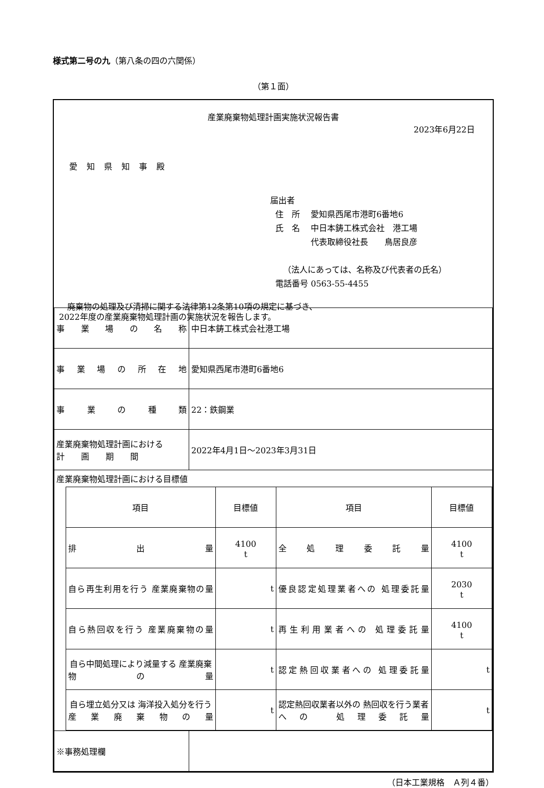様式第二号の九（第八条の四の六関係）
（第１面）
産業廃棄物処理計画実施状況報告書
2023年6月22日
愛知県知事殿
届出者
住　所　 愛知県西尾市港町6番地6
氏　名　 中日本鋳工株式会社　港工場
　　　　 代表取締役社長　　鳥居良彦
（法人にあっては、名称及び代表者の氏名）
電話番号 0563-55-4455
　廃棄物の処理及び清掃に関する法律第12条第10項の規定に基づき、
2022年度の産業廃棄物処理計画の実施状況を報告します。
| 事業場の名称 | 中日本鋳工株式会社港工場 |
| 事業場の所在地 | 愛知県西尾市港町6番地6 |
| 事業の種類 | 22：鉄鋼業 |
| 産業廃棄物処理計画における 計 画 期 間 | 2022年4月1日～2023年3月31日 |
| 産業廃棄物処理計画における目標値 / 項目 / 目標値 / 項目 / 目標値 / / 排出量 / 4100 t / 全処理委託量 / 4100 t / / 自ら再生利用を行う 産業廃棄物の量 / t / 優良認定処理業者への 処理委託量 / 2030 t / / 自ら熱回収を行う 産業廃棄物の量 / t / 再生利用業者への 処理委託量 / 4100 t / / 自ら中間処理により減量する 産業廃棄物の量 / t / 認定熱回収業者への 処理委託量 / t / / 自ら埋立処分又は 海洋投入処分を行う 産業廃棄物の量 / t / 認定熱回収業者以外の 熱回収を行う業者への 処理委託量 / t / | |
| ※事務処理欄 | |
（日本工業規格　Ａ列４番）